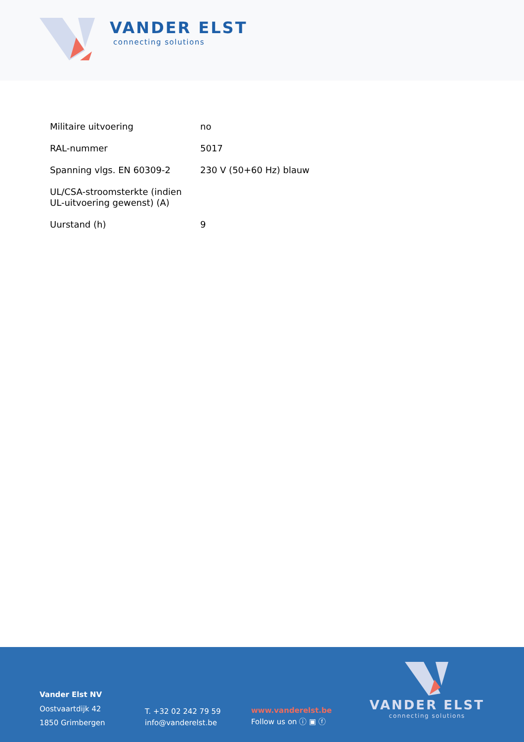VANDER ELST
connecting solutions
| Militaire uitvoering | no |
| RAL-nummer | 5017 |
| Spanning vlgs. EN 60309-2 | 230 V (50+60 Hz) blauw |
| UL/CSA-stroomsterkte (indien UL-uitvoering gewenst) (A) | |
| Uurstand (h) | 9 |
Vander Elst NV
Oostvaartdijk 42
1850 Grimbergen
T. +32 02 242 79 59
info@vanderelst.be
www.vanderelst.be
Follow us on ⓘ ▣ ⓕ
VANDER ELST
connecting solutions